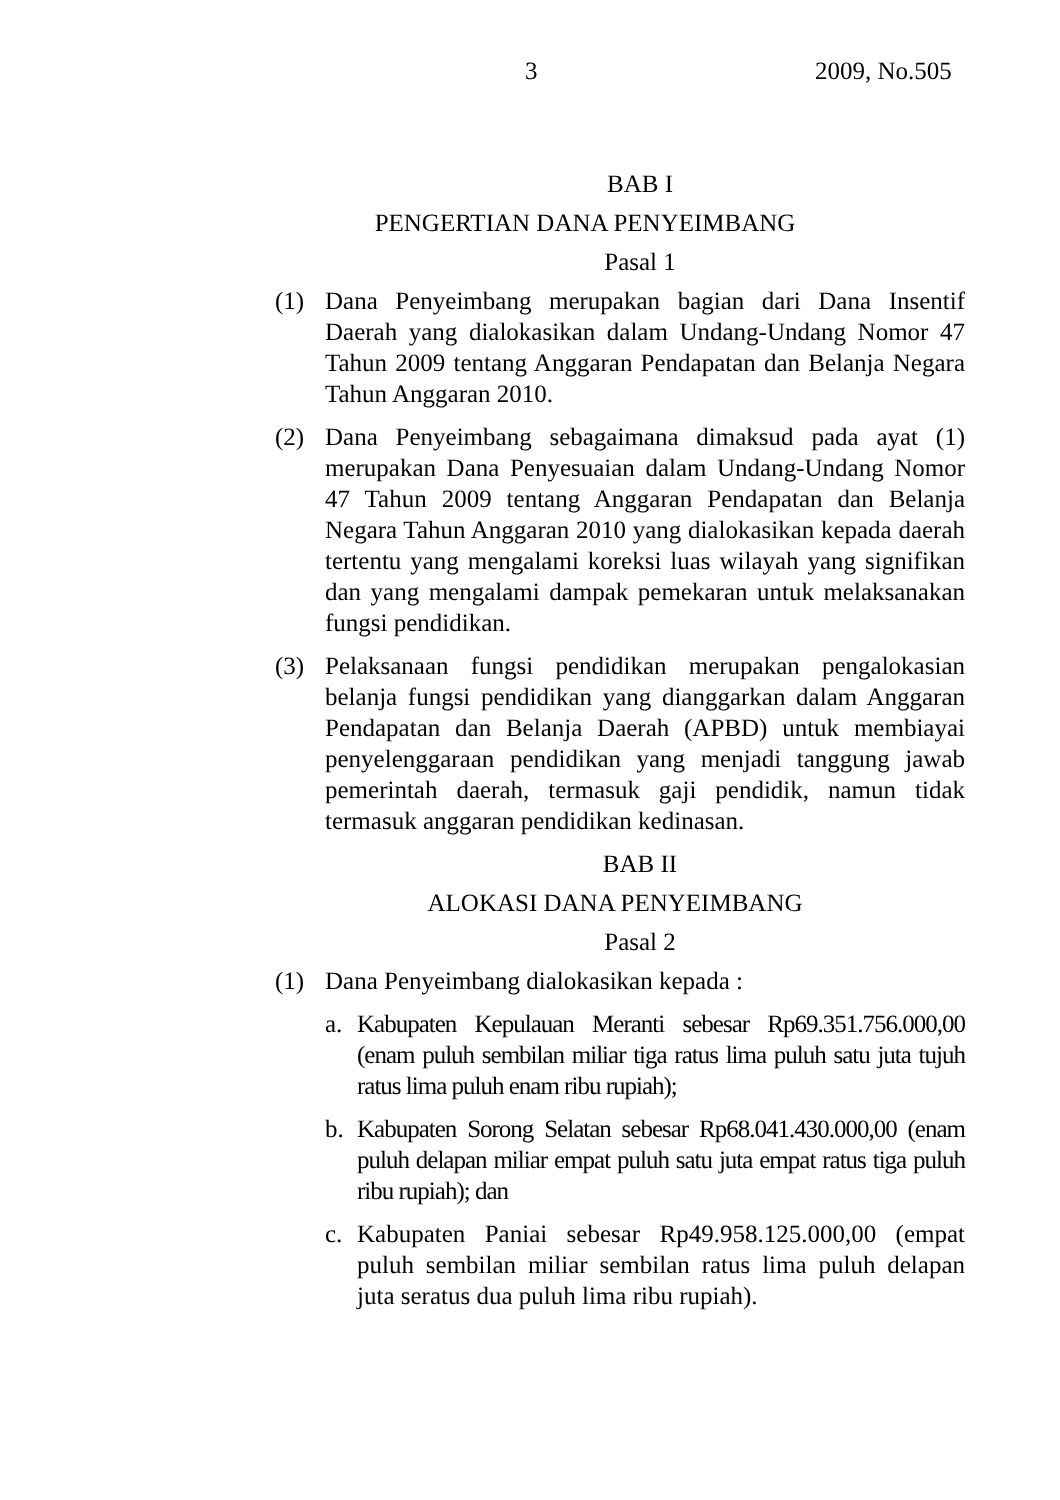3 2009, No.505
BAB I
PENGERTIAN DANA PENYEIMBANG
Pasal 1
(1) Dana Penyeimbang merupakan bagian dari Dana Insentif Daerah yang dialokasikan dalam Undang-Undang Nomor 47 Tahun 2009 tentang Anggaran Pendapatan dan Belanja Negara Tahun Anggaran 2010.
(2) Dana Penyeimbang sebagaimana dimaksud pada ayat (1) merupakan Dana Penyesuaian dalam Undang-Undang Nomor 47 Tahun 2009 tentang Anggaran Pendapatan dan Belanja Negara Tahun Anggaran 2010 yang dialokasikan kepada daerah tertentu yang mengalami koreksi luas wilayah yang signifikan dan yang mengalami dampak pemekaran untuk melaksanakan fungsi pendidikan.
(3) Pelaksanaan fungsi pendidikan merupakan pengalokasian belanja fungsi pendidikan yang dianggarkan dalam Anggaran Pendapatan dan Belanja Daerah (APBD) untuk membiayai penyelenggaraan pendidikan yang menjadi tanggung jawab pemerintah daerah, termasuk gaji pendidik, namun tidak termasuk anggaran pendidikan kedinasan.
BAB II
ALOKASI DANA PENYEIMBANG
Pasal 2
(1) Dana Penyeimbang dialokasikan kepada :
a. Kabupaten Kepulauan Meranti sebesar Rp69.351.756.000,00 (enam puluh sembilan miliar tiga ratus lima puluh satu juta tujuh ratus lima puluh enam ribu rupiah);
b. Kabupaten Sorong Selatan sebesar Rp68.041.430.000,00 (enam puluh delapan miliar empat puluh satu juta empat ratus tiga puluh ribu rupiah); dan
c. Kabupaten Paniai sebesar Rp49.958.125.000,00 (empat puluh sembilan miliar sembilan ratus lima puluh delapan juta seratus dua puluh lima ribu rupiah).